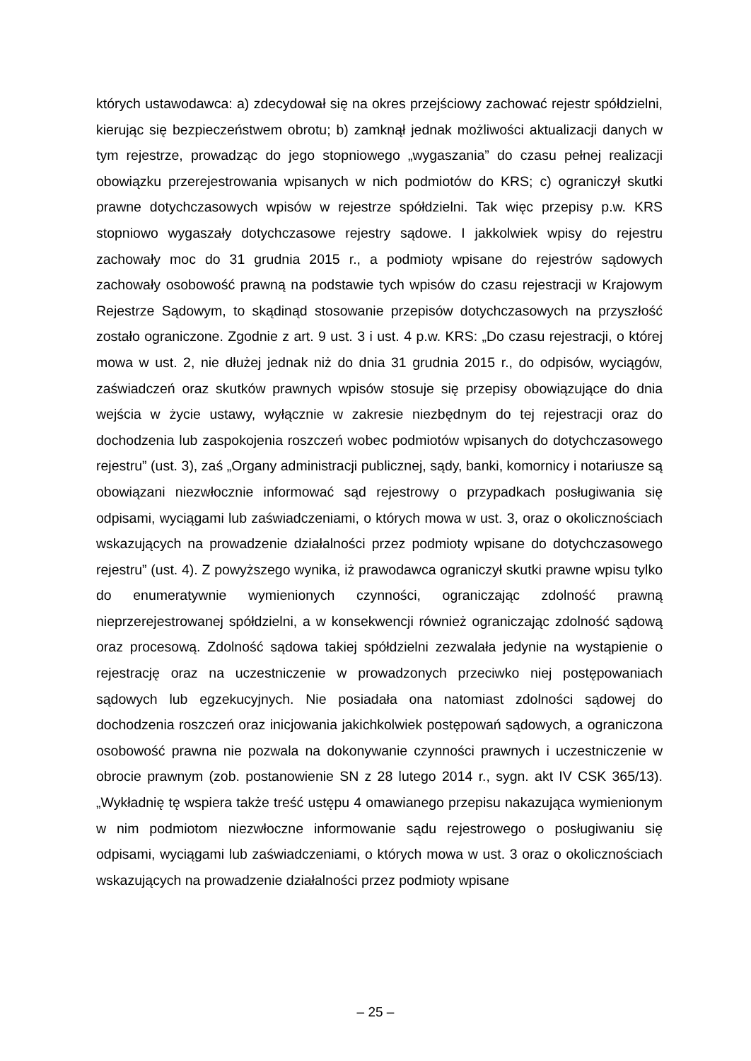których ustawodawca: a) zdecydował się na okres przejściowy zachować rejestr spółdzielni, kierując się bezpieczeństwem obrotu; b) zamknął jednak możliwości aktualizacji danych w tym rejestrze, prowadząc do jego stopniowego „wygaszania” do czasu pełnej realizacji obowiązku przerejestrowania wpisanych w nich podmiotów do KRS; c) ograniczył skutki prawne dotychczasowych wpisów w rejestrze spółdzielni. Tak więc przepisy p.w. KRS stopniowo wygaszały dotychczasowe rejestry sądowe. I jakkolwiek wpisy do rejestru zachowały moc do 31 grudnia 2015 r., a podmioty wpisane do rejestrów sądowych zachowały osobowość prawną na podstawie tych wpisów do czasu rejestracji w Krajowym Rejestrze Sądowym, to skądinąd stosowanie przepisów dotychczasowych na przyszłość zostało ograniczone. Zgodnie z art. 9 ust. 3 i ust. 4 p.w. KRS: „Do czasu rejestracji, o której mowa w ust. 2, nie dłużej jednak niż do dnia 31 grudnia 2015 r., do odpisów, wyciągów, zaświadczeń oraz skutków prawnych wpisów stosuje się przepisy obowiązujące do dnia wejścia w życie ustawy, wyłącznie w zakresie niezbędnym do tej rejestracji oraz do dochodzenia lub zaspokojenia roszczeń wobec podmiotów wpisanych do dotychczasowego rejestru” (ust. 3), zaś „Organy administracji publicznej, sądy, banki, komornicy i notariusze są obowiązani niezwłocznie informować sąd rejestrowy o przypadkach posługiwania się odpisami, wyciągami lub zaświadczeniami, o których mowa w ust. 3, oraz o okolicznościach wskazujących na prowadzenie działalności przez podmioty wpisane do dotychczasowego rejestru” (ust. 4). Z powyższego wynika, iż prawodawca ograniczył skutki prawne wpisu tylko do enumeratywnie wymienionych czynności, ograniczając zdolność prawną nieprzerejestrowanej spółdzielni, a w konsekwencji również ograniczając zdolność sądową oraz procesową. Zdolność sądowa takiej spółdzielni zezwalała jedynie na wystąpienie o rejestrację oraz na uczestniczenie w prowadzonych przeciwko niej postępowaniach sądowych lub egzekucyjnych. Nie posiadała ona natomiast zdolności sądowej do dochodzenia roszczeń oraz inicjowania jakichkolwiek postępowań sądowych, a ograniczona osobowość prawna nie pozwala na dokonywanie czynności prawnych i uczestniczenie w obrocie prawnym (zob. postanowienie SN z 28 lutego 2014 r., sygn. akt IV CSK 365/13). „Wykładnię tę wspiera także treść ustępu 4 omawianego przepisu nakazująca wymienionym w nim podmiotom niezwłoczne informowanie sądu rejestrowego o posługiwaniu się odpisami, wyciągami lub zaświadczeniami, o których mowa w ust. 3 oraz o okolicznościach wskazujących na prowadzenie działalności przez podmioty wpisane
– 25 –